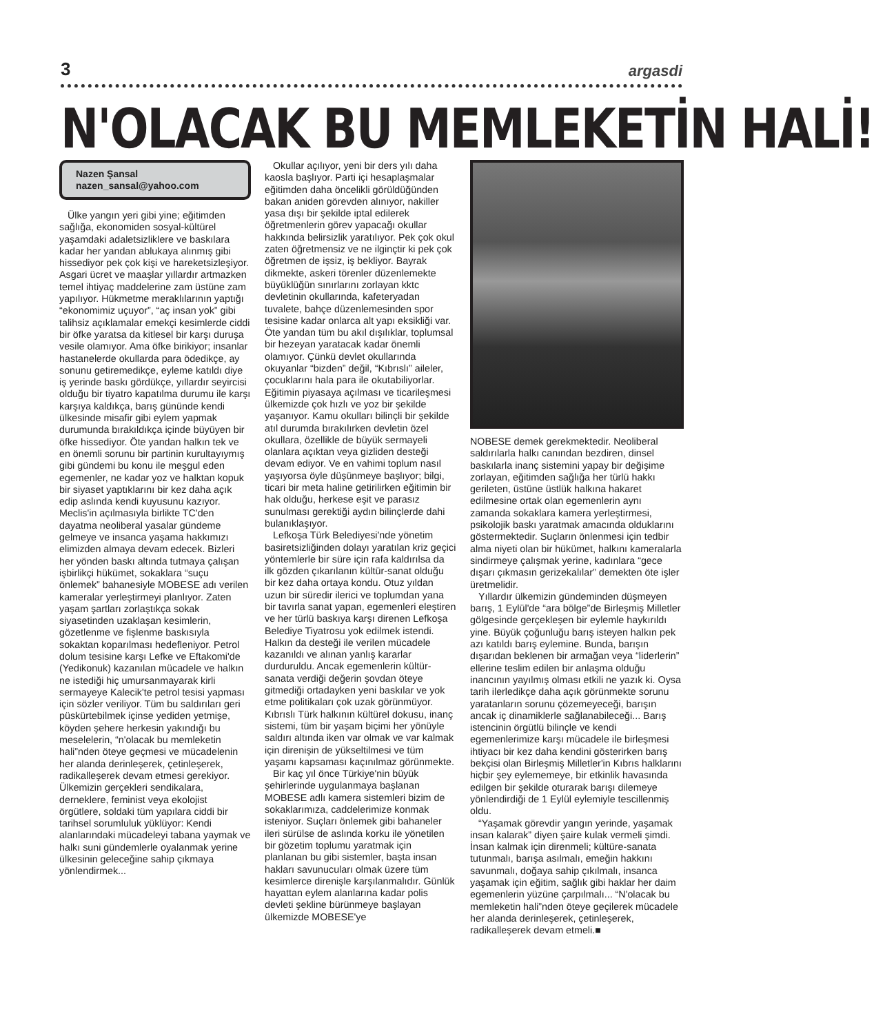3 argasdi
N'OLACAK BU MEMLEKETİN HALİ!
Nazen Şansal
nazen_sansal@yahoo.com
Ülke yangın yeri gibi yine; eğitimden sağlığa, ekonomiden sosyal-kültürel yaşamdaki adaletsizliklere ve baskılara kadar her yandan ablukaya alınmış gibi hissediyor pek çok kişi ve hareketsizleşiyor. Asgari ücret ve maaşlar yıllardır artmazken temel ihtiyaç maddelerine zam üstüne zam yapılıyor. Hükmetme meraklılarının yaptığı “ekonomimiz uçuyor”, “aç insan yok” gibi talihsiz açıklamalar emekçi kesimlerde ciddi bir öfke yaratsa da kitlesel bir karşı duruşa vesile olamıyor. Ama öfke birikiyor; insanlar hastanelerde okullarda para ödedikçe, ay sonunu getiremedikçe, eyleme katıldı diye iş yerinde baskı gördükçe, yıllardır seyircisi olduğu bir tiyatro kapatılma durumu ile karşı karşıya kaldıkça, barış gününde kendi ülkesinde misafir gibi eylem yapmak durumunda bırakıldıkça içinde büyüyen bir öfke hissediyor. Öte yandan halkın tek ve en önemli sorunu bir partinin kurultayıymış gibi gündemi bu konu ile meşgul eden egemenler, ne kadar yoz ve halktan kopuk bir siyaset yaptıklarını bir kez daha açık edip aslında kendi kuyusunu kazıyor. Meclis'in açılmasıyla birlikte TC'den dayatma neoliberal yasalar gündeme gelmeye ve insanca yaşama hakkımızı elimizden almaya devam edecek. Bizleri her yönden baskı altında tutmaya çalışan işbirlikçi hükümet, sokaklara “suçu önlemek” bahanesiyle MOBESE adı verilen kameralar yerleştirmeyi planlıyor. Zaten yaşam şartları zorlaştıkça sokak siyasetinden uzaklaşan kesimlerin, gözetlenme ve fişlenme baskısıyla sokaktan koparılması hedefleniyor. Petrol dolum tesisine karşı Lefke ve Eftakomi'de (Yedikonuk) kazanılan mücadele ve halkın ne istediği hiç umursanmayarak kirli sermayeye Kalecik'te petrol tesisi yapması için sözler veriliyor. Tüm bu saldırıları geri püskürtebilmek içinse yediden yetmişe, köyden şehere herkesin yakındığı bu meselelerin, “n'olacak bu memleketin hali”nden öteye geçmesi ve mücadelenin her alanda derinleşerek, çetinleşerek, radikalleşerek devam etmesi gerekiyor. Ülkemizin gerçekleri sendikalara, derneklere, feminist veya ekolojist örgütlere, soldaki tüm yapılara ciddi bir tarihsel sorumluluk yüklüyor: Kendi alanlarındaki mücadeleyi tabana yaymak ve halkı suni gündemlerle oyalanmak yerine ülkesinin geleceğine sahip çıkmaya yönlendirmek...
Okullar açılıyor, yeni bir ders yılı daha kaosla başlıyor. Parti içi hesaplaşmalar eğitimden daha öncelikli görüldüğünden bakan aniden görevden alınıyor, nakiller yasa dışı bir şekilde iptal edilerek öğretmenlerin görev yapacağı okullar hakkında belirsizlik yaratılıyor. Pek çok okul zaten öğretmensiz ve ne ilginçtir ki pek çok öğretmen de işsiz, iş bekliyor. Bayrak dikmekte, askeri törenler düzenlemekte büyüklüğün sınırlarını zorlayan kktc devletinin okullarında, kafeteryadan tuvalete, bahçe düzenlemesinden spor tesisine kadar onlarca alt yapı eksikliği var. Öte yandan tüm bu akıl dışılıklar, toplumsal bir hezeyan yaratacak kadar önemli olamıyor. Çünkü devlet okullarında okuyanlar “bizden” değil, “Kıbrıslı” aileler, çocuklarını hala para ile okutabiliyorlar. Eğitimin piyasaya açılması ve ticarileşmesi ülkemizde çok hızlı ve yoz bir şekilde yaşanıyor. Kamu okulları bilinçli bir şekilde atıl durumda bırakılırken devletin özel okullara, özellikle de büyük sermayeli olanlara açıktan veya gizliden desteği devam ediyor. Ve en vahimi toplum nasıl yaşıyorsa öyle düşünmeye başlıyor; bilgi, ticari bir meta haline getirilirken eğitimin bir hak olduğu, herkese eşit ve parasız sunulması gerektiği aydın bilinçlerde dahi bulanıklaşıyor.
Lefkoşa Türk Belediyesi'nde yönetim basiretsizliğinden dolayı yaratılan kriz geçici yöntemlerle bir süre için rafa kaldırılsa da ilk gözden çıkarılanın kültür-sanat olduğu bir kez daha ortaya kondu. Otuz yıldan uzun bir süredir ilerici ve toplumdan yana bir tavırla sanat yapan, egemenleri eleştiren ve her türlü baskıya karşı direnen Lefkoşa Belediye Tiyatrosu yok edilmek istendi. Halkın da desteği ile verilen mücadele kazanıldı ve alınan yanlış kararlar durduruldu. Ancak egemenlerin kültür-sanata verdiği değerin şovdan öteye gitmediği ortadayken yeni baskılar ve yok etme politikaları çok uzak görünmüyor. Kıbrıslı Türk halkının kültürel dokusu, inanç sistemi, tüm bir yaşam biçimi her yönüyle saldırı altında iken var olmak ve var kalmak için direnişin de yükseltilmesi ve tüm yaşamı kapsaması kaçınılmaz görünmekte.
Bir kaç yıl önce Türkiye'nin büyük şehirlerinde uygulanmaya başlanan MOBESE adlı kamera sistemleri bizim de sokaklarımıza, caddelerimize konmak isteniyor. Suçları önlemek gibi bahaneler ileri sürülse de aslında korku ile yönetilen bir gözetim toplumu yaratmak için planlanan bu gibi sistemler, başta insan hakları savunucuları olmak üzere tüm kesimlerce direnişle karşılanmalıdır. Günlük hayattan eylem alanlarına kadar polis devleti şekline bürünmeye başlayan ülkemizde MOBESE'ye
NOBESE demek gerekmektedir. Neoliberal saldırılarla halkı canından bezdiren, dinsel baskılarla inanç sistemini yapay bir değişime zorlayan, eğitimden sağlığa her türlü hakkı gerileten, üstüne üstlük halkına hakaret edilmesine ortak olan egemenlerin aynı zamanda sokaklara kamera yerleştirmesi, psikolojik baskı yaratmak amacında olduklarını göstermektedir. Suçların önlenmesi için tedbir alma niyeti olan bir hükümet, halkını kameralarla sindirmeye çalışmak yerine, kadınlara “gece dışarı çıkmasın gerizekalılar” demekten öte işler üretmelidir.
Yıllardır ülkemizin gündeminden düşmeyen barış, 1 Eylül'de “ara bölge”de Birleşmiş Milletler gölgesinde gerçekleşen bir eylemle haykırıldı yine. Büyük çoğunluğu barış isteyen halkın pek azı katıldı barış eylemine. Bunda, barışın dışarıdan beklenen bir armağan veya “liderlerin” ellerine teslim edilen bir anlaşma olduğu inancının yayılmış olması etkili ne yazık ki. Oysa tarih ilerledikçe daha açık görünmekte sorunu yaratanların sorunu çözemeyeceği, barışın ancak iç dinamiklerle sağlanabileceği... Barış istencinin örgütlü bilinçle ve kendi egemenlerimize karşı mücadele ile birleşmesi ihtiyacı bir kez daha kendini gösterirken barış bekçisi olan Birleşmiş Milletler'in Kıbrıs halklarını hiçbir şey eylememeye, bir etkinlik havasında edilgen bir şekilde oturarak barışı dilemeye yönlendirdiği de 1 Eylül eylemiyle tescillenmiş oldu.
“Yaşamak görevdir yangın yerinde, yaşamak insan kalarak” diyen şaire kulak vermeli şimdi. İnsan kalmak için direnmeli; kültüre-sanata tutunmalı, barışa asılmalı, emeğin hakkını savunmalı, doğaya sahip çıkılmalı, insanca yaşamak için eğitim, sağlık gibi haklar her daim egemenlerin yüzüne çarpılmalı... “N'olacak bu memleketin hali”nden öteye geçilerek mücadele her alanda derinleşerek, çetinleşerek, radikalleşerek devam etmeli.■